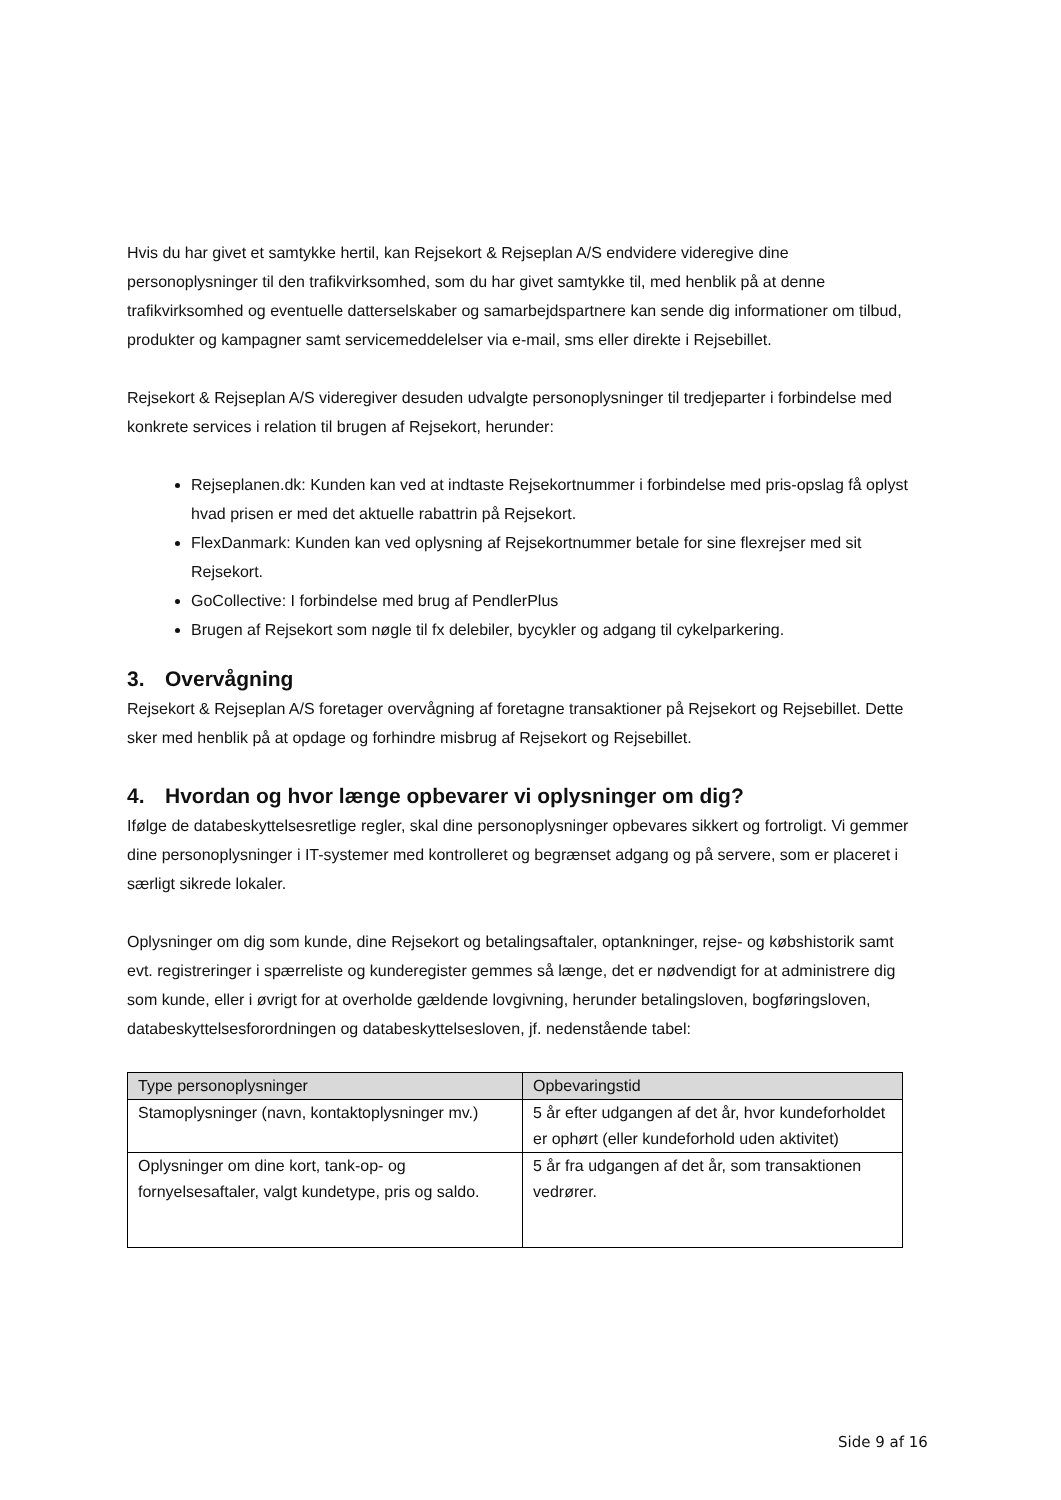Hvis du har givet et samtykke hertil, kan Rejsekort & Rejseplan A/S endvidere videregive dine personoplysninger til den trafikvirksomhed, som du har givet samtykke til, med henblik på at denne trafikvirksomhed og eventuelle datterselskaber og samarbejdspartnere kan sende dig informationer om tilbud, produkter og kampagner samt servicemeddelelser via e-mail, sms eller direkte i Rejsebillet.
Rejsekort & Rejseplan A/S videregiver desuden udvalgte personoplysninger til tredjeparter i forbindelse med konkrete services i relation til brugen af Rejsekort, herunder:
Rejseplanen.dk: Kunden kan ved at indtaste Rejsekortnummer i forbindelse med pris-opslag få oplyst hvad prisen er med det aktuelle rabattrin på Rejsekort.
FlexDanmark: Kunden kan ved oplysning af Rejsekortnummer betale for sine flexrejser med sit Rejsekort.
GoCollective: I forbindelse med brug af PendlerPlus
Brugen af Rejsekort som nøgle til fx delebiler, bycykler og adgang til cykelparkering.
3. Overvågning
Rejsekort & Rejseplan A/S foretager overvågning af foretagne transaktioner på Rejsekort og Rejsebillet. Dette sker med henblik på at opdage og forhindre misbrug af Rejsekort og Rejsebillet.
4. Hvordan og hvor længe opbevarer vi oplysninger om dig?
Ifølge de databeskyttelsesretlige regler, skal dine personoplysninger opbevares sikkert og fortroligt. Vi gemmer dine personoplysninger i IT-systemer med kontrolleret og begrænset adgang og på servere, som er placeret i særligt sikrede lokaler.
Oplysninger om dig som kunde, dine Rejsekort og betalingsaftaler, optankninger, rejse- og købshistorik samt evt. registreringer i spærreliste og kunderegister gemmes så længe, det er nødvendigt for at administrere dig som kunde, eller i øvrigt for at overholde gældende lovgivning, herunder betalingsloven, bogføringsloven, databeskyttelsesforordningen og databeskyttelsesloven, jf. nedenstående tabel:
| Type personoplysninger | Opbevaringstid |
| --- | --- |
| Stamoplysninger (navn, kontaktoplysninger mv.) | 5 år efter udgangen af det år, hvor kundeforholdet er ophørt (eller kundeforhold uden aktivitet) |
| Oplysninger om dine kort, tank-op- og fornyelsesaftaler, valgt kundetype, pris og saldo. | 5 år fra udgangen af det år, som transaktionen vedrører. |
Side 9 af 16